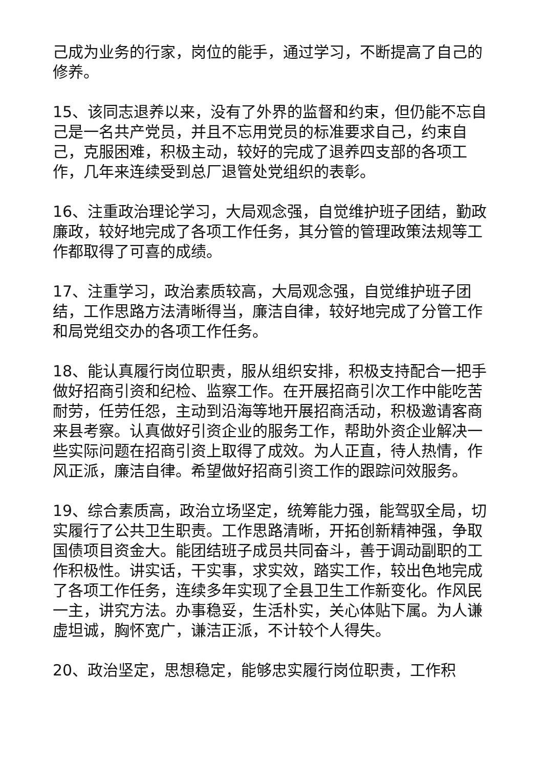己成为业务的行家，岗位的能手，通过学习，不断提高了自己的修养。
15、该同志退养以来，没有了外界的监督和约束，但仍能不忘自己是一名共产党员，并且不忘用党员的标准要求自己，约束自己，克服困难，积极主动，较好的完成了退养四支部的各项工作，几年来连续受到总厂退管处党组织的表彰。
16、注重政治理论学习，大局观念强，自觉维护班子团结，勤政廉政，较好地完成了各项工作任务，其分管的管理政策法规等工作都取得了可喜的成绩。
17、注重学习，政治素质较高，大局观念强，自觉维护班子团结，工作思路方法清晰得当，廉洁自律，较好地完成了分管工作和局党组交办的各项工作任务。
18、能认真履行岗位职责，服从组织安排，积极支持配合一把手做好招商引资和纪检、监察工作。在开展招商引次工作中能吃苦耐劳，任劳任怨，主动到沿海等地开展招商活动，积极邀请客商来县考察。认真做好引资企业的服务工作，帮助外资企业解决一些实际问题在招商引资上取得了成效。为人正直，待人热情，作风正派，廉洁自律。希望做好招商引资工作的跟踪问效服务。
19、综合素质高，政治立场坚定，统筹能力强，能驾驭全局，切实履行了公共卫生职责。工作思路清晰，开拓创新精神强，争取国债项目资金大。能团结班子成员共同奋斗，善于调动副职的工作积极性。讲实话，干实事，求实效，踏实工作，较出色地完成了各项工作任务，连续多年实现了全县卫生工作新变化。作风民一主，讲究方法。办事稳妥，生活朴实，关心体贴下属。为人谦虚坦诚，胸怀宽广，谦洁正派，不计较个人得失。
20、政治坚定，思想稳定，能够忠实履行岗位职责，工作积